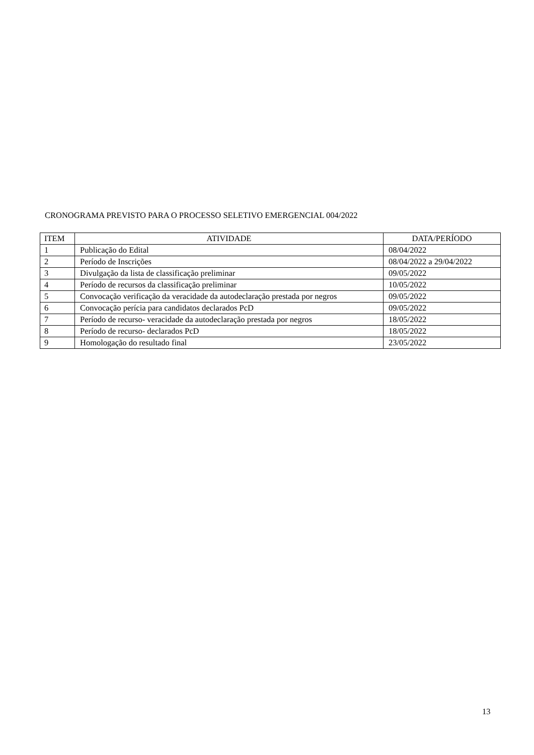CRONOGRAMA PREVISTO PARA O PROCESSO SELETIVO EMERGENCIAL 004/2022
| ITEM | ATIVIDADE | DATA/PERÍODO |
| --- | --- | --- |
| 1 | Publicação do Edital | 08/04/2022 |
| 2 | Período de Inscrições | 08/04/2022 a 29/04/2022 |
| 3 | Divulgação da lista de classificação preliminar | 09/05/2022 |
| 4 | Período de recursos da classificação preliminar | 10/05/2022 |
| 5 | Convocação verificação da veracidade da autodeclaração prestada por negros | 09/05/2022 |
| 6 | Convocação perícia para candidatos declarados PcD | 09/05/2022 |
| 7 | Período de recurso- veracidade da autodeclaração prestada por negros | 18/05/2022 |
| 8 | Período de recurso- declarados PcD | 18/05/2022 |
| 9 | Homologação do resultado final | 23/05/2022 |
13